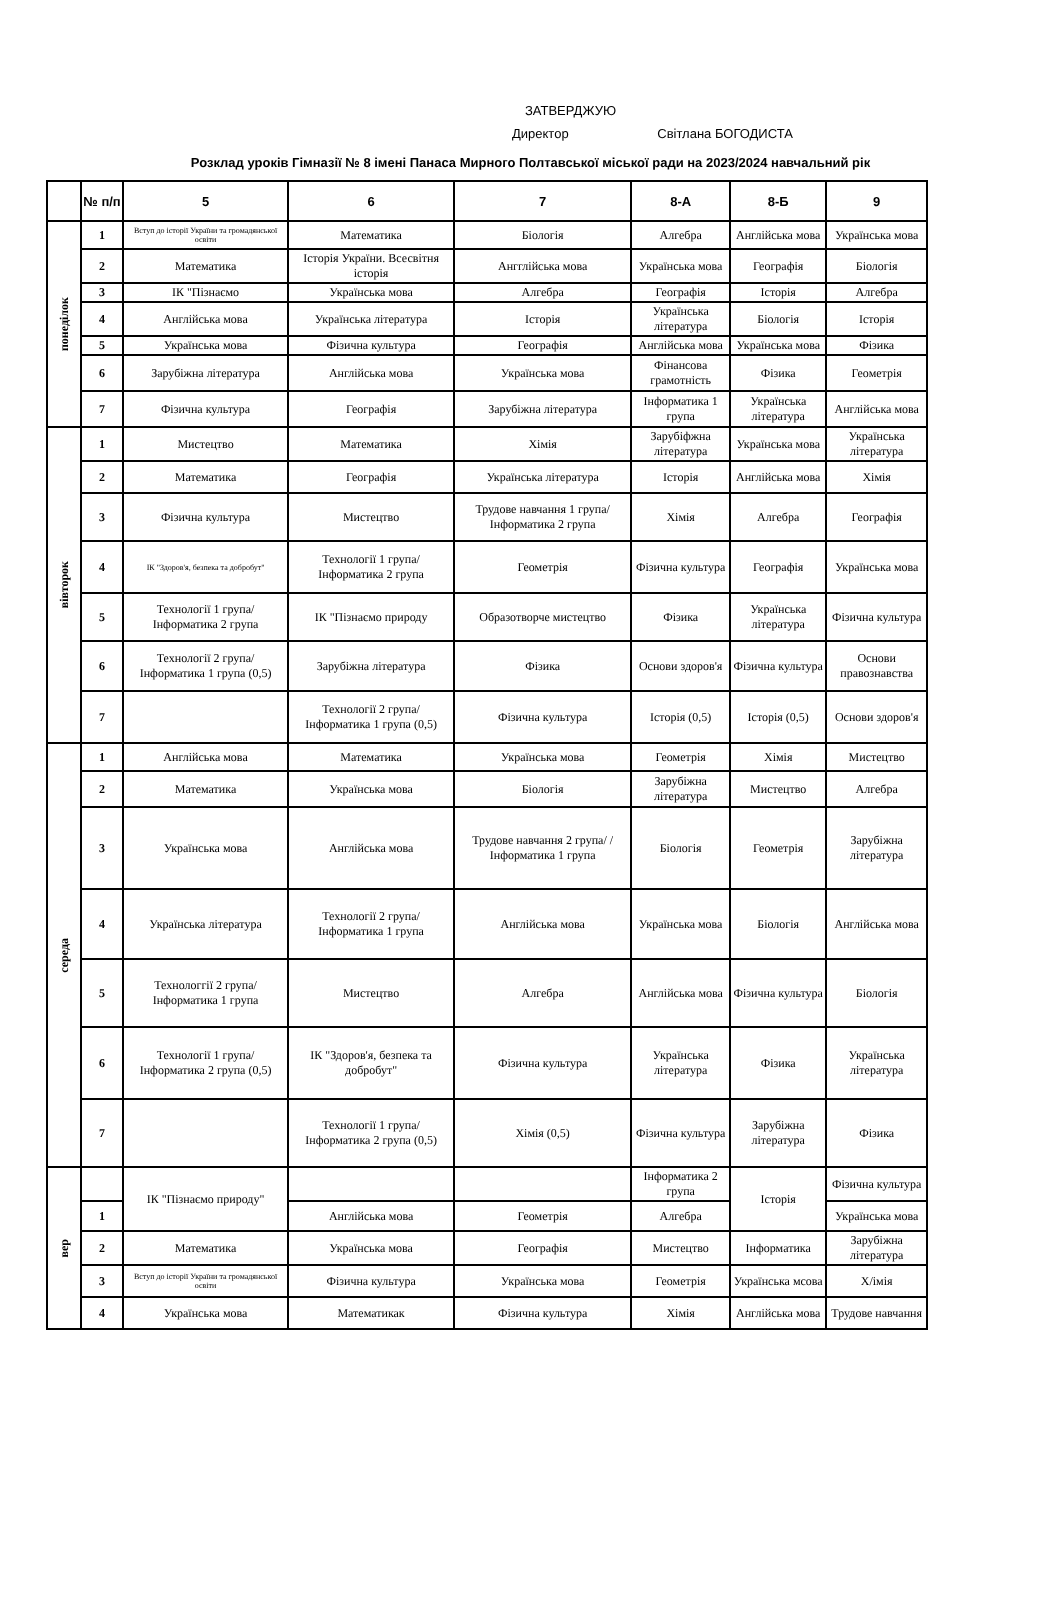ЗАТВЕРДЖУЮ
Директор Світлана БОГОДИСТА
Розклад уроків Гімназії № 8 імені Панаса Мирного Полтавської міської ради на 2023/2024 навчальний рік
| | № п/п | 5 | 6 | 7 | 8-А | 8-Б | 9 |
| --- | --- | --- | --- | --- | --- | --- | --- |
| понеділок | 1 | Вступ до історії України та громадянської освіти | Математика | Біологія | Алгебра | Англійська мова | Українська мова |
| | 2 | Математика | Історія України. Всесвітня історія | Ангглійська мова | Українська мова | Географія | Біологія |
| | 3 | ІК "Пізнаємо | Українська мова | Алгебра | Географія | Історія | Алгебра |
| | 4 | Англійська мова | Українська література | Історія | Українська література | Біологія | Історія |
| | 5 | Українська мова | Фізична культура | Географія | Англійська мова | Українська мова | Фізика |
| | 6 | Зарубіжна література | Англійська мова | Українська мова | Фінансова грамотність | Фізика | Геометрія |
| | 7 | Фізична культура | Географія | Зарубіжна література | Інформатика 1 група | Українська література | Англійська мова |
| вівторок | 1 | Мистецтво | Математика | Хімія | Зарубіфжна література | Українська мова | Українська література |
| | 2 | Математика | Географія | Українська література | Історія | Англійська мова | Хімія |
| | 3 | Фізична культура | Мистецтво | Трудове навчання 1 група/Інформатика 2 група | Хімія | Алгебра | Географія |
| | 4 | ІК "Здоров'я, безпека та добробут" | Технології 1 група/Інформатика 2 група | Геометрія | Фізична культура | Географія | Українська мова |
| | 5 | Технології 1 група/Інформатика 2 група | ІК "Пізнаємо природу | Образотворче мистецтво | Фізика | Українська література | Фізична культура |
| | 6 | Технології 2 група/Інформатика 1 група (0,5) | Зарубіжна література | Фізика | Основи здоров'я | Фізична культура | Основи правознавства |
| | 7 | | Технології 2 група/Інформатика 1 група (0,5) | Фізична культура | Історія (0,5) | Історія (0,5) | Основи здоров'я |
| середа | 1 | Англійська мова | Математика | Українська мова | Геометрія | Хімія | Мистецтво |
| | 2 | Математика | Українська мова | Біологія | Зарубіжна література | Мистецтво | Алгебра |
| | 3 | Українська мова | Англійська мова | Трудове навчання 2 група/ / Інформатика 1 група | Біологія | Геометрія | Зарубіжна література |
| | 4 | Українська література | Технології 2 група/ Інформатика 1 група | Англійська мова | Українська мова | Біологія | Англійська мова |
| | 5 | Технологгії 2 група/ Інформатика 1 група | Мистецтво | Алгебра | Англійська мова | Фізична культура | Біологія |
| | 6 | Технології 1 група/ Інформатика 2 група (0,5) | ІК "Здоров'я, безпека та добробут" | Фізична культура | Українська література | Фізика | Українська література |
| | 7 | | Технології 1 група/ Інформатика 2 група (0,5) | Хімія (0,5) | Фізична культура | Зарубіжна література | Фізика |
| вер | | ІК "Пізнаємо природу" | | | Інформатика 2 група | Історія | Фізична культура |
| | 1 | | Англійська мова | Геометрія | Алгебра | | Українська мова |
| | 2 | Математика | Українська мова | Географія | Мистецтво | Інформатика | Зарубіжна література |
| | 3 | Вступ до історії України та громадянської освіти | Фізична культура | Українська мова | Геометрія | Українська мсова | Х/імія |
| | 4 | Українська мова | Математикак | Фізична культура | Хімія | Англійська мова | Трудове навчання |